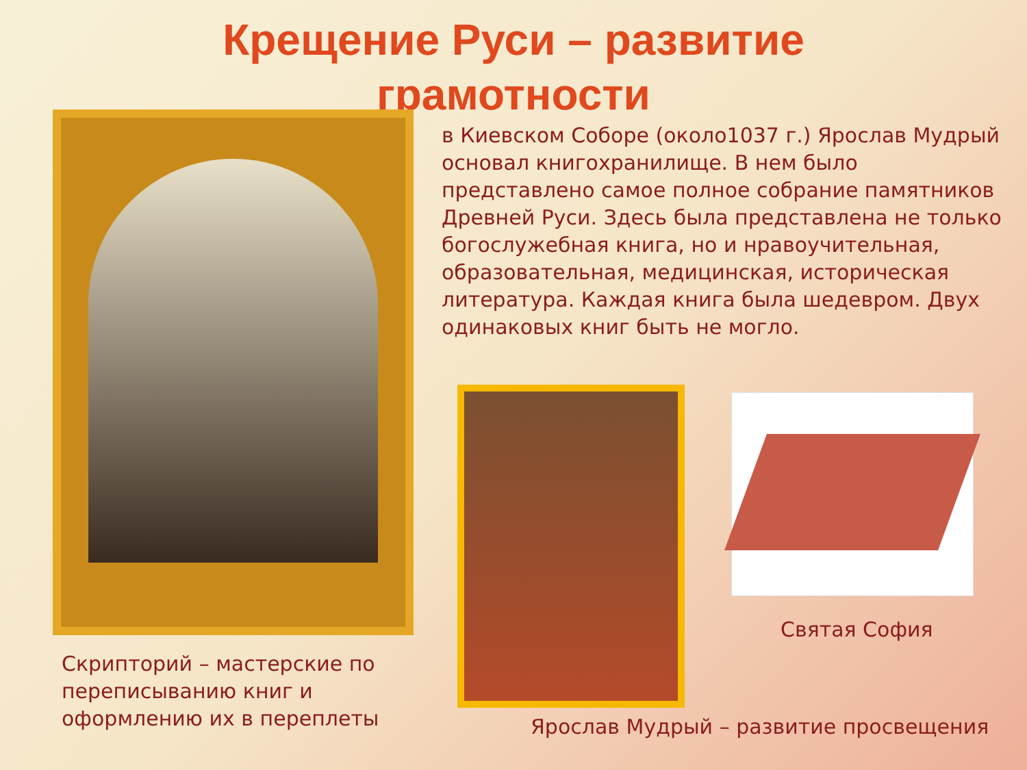Крещение Руси – развитие
грамотности
в Киевском Соборе (около1037 г.) Ярослав Мудрый основал книгохранилище. В нем было представлено самое полное собрание памятников Древней Руси. Здесь была представлена не только богослужебная книга, но и нравоучительная, образовательная, медицинская, историческая литература. Каждая книга была шедевром. Двух одинаковых книг быть не могло.
Святая София
Скрипторий – мастерские по переписыванию книг и оформлению их в переплеты
Ярослав Мудрый – развитие просвещения